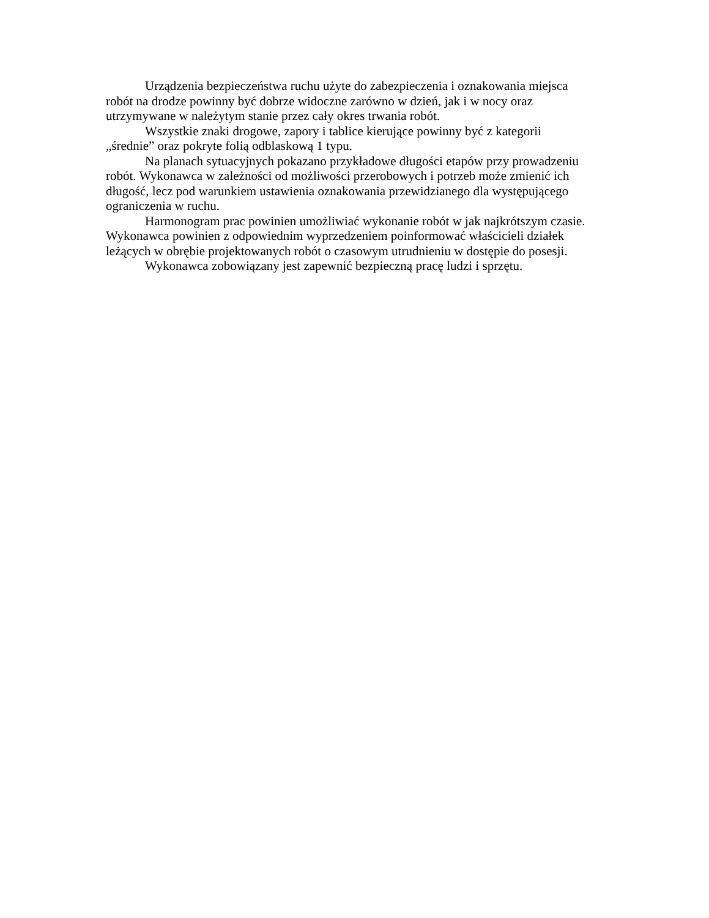Urządzenia bezpieczeństwa ruchu użyte do zabezpieczenia i oznakowania miejsca
robót na drodze powinny być dobrze widoczne zarówno w dzień, jak i w nocy oraz
utrzymywane w należytym stanie przez cały okres trwania robót.
Wszystkie znaki drogowe, zapory i tablice kierujące powinny być z kategorii
„średnie” oraz pokryte folią odblaskową 1 typu.
Na planach sytuacyjnych pokazano przykładowe długości etapów przy prowadzeniu
robót. Wykonawca w zależności od możliwości przerobowych i potrzeb może zmienić ich
długość, lecz pod warunkiem ustawienia oznakowania przewidzianego dla występującego
ograniczenia w ruchu.
Harmonogram prac powinien umożliwiać wykonanie robót w jak najkrótszym czasie.
Wykonawca powinien z odpowiednim wyprzedzeniem poinformować właścicieli działek
leżących w obrębie projektowanych robót o czasowym utrudnieniu w dostępie do posesji.
Wykonawca zobowiązany jest zapewnić bezpieczną pracę ludzi i sprzętu.